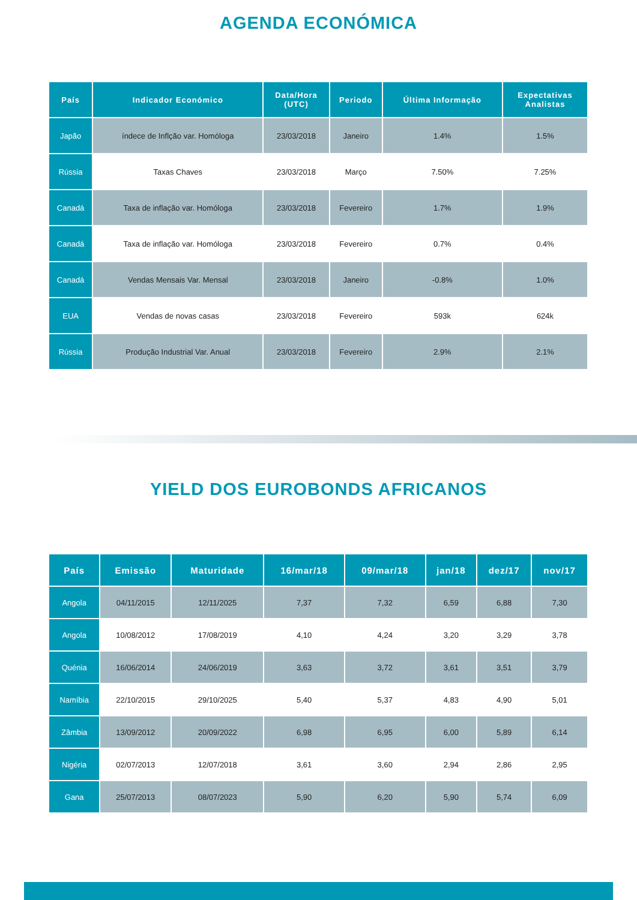AGENDA ECONÓMICA
| País | Indicador Económico | Data/Hora (UTC) | Periodo | Última Informação | Expectativas Analistas |
| --- | --- | --- | --- | --- | --- |
| Japão | índece de Inflção var. Homóloga | 23/03/2018 | Janeiro | 1.4% | 1.5% |
| Rússia | Taxas Chaves | 23/03/2018 | Março | 7.50% | 7.25% |
| Canadá | Taxa de inflação var. Homóloga | 23/03/2018 | Fevereiro | 1.7% | 1.9% |
| Canadá | Taxa de inflação var. Homóloga | 23/03/2018 | Fevereiro | 0.7% | 0.4% |
| Canadá | Vendas Mensais Var. Mensal | 23/03/2018 | Janeiro | -0.8% | 1.0% |
| EUA | Vendas de novas casas | 23/03/2018 | Fevereiro | 593k | 624k |
| Rússia | Produção Industrial Var. Anual | 23/03/2018 | Fevereiro | 2.9% | 2.1% |
YIELD DOS EUROBONDS AFRICANOS
| País | Emissão | Maturidade | 16/mar/18 | 09/mar/18 | jan/18 | dez/17 | nov/17 |
| --- | --- | --- | --- | --- | --- | --- | --- |
| Angola | 04/11/2015 | 12/11/2025 | 7,37 | 7,32 | 6,59 | 6,88 | 7,30 |
| Angola | 10/08/2012 | 17/08/2019 | 4,10 | 4,24 | 3,20 | 3,29 | 3,78 |
| Quénia | 16/06/2014 | 24/06/2019 | 3,63 | 3,72 | 3,61 | 3,51 | 3,79 |
| Namíbia | 22/10/2015 | 29/10/2025 | 5,40 | 5,37 | 4,83 | 4,90 | 5,01 |
| Zâmbia | 13/09/2012 | 20/09/2022 | 6,98 | 6,95 | 6,00 | 5,89 | 6,14 |
| Nigéria | 02/07/2013 | 12/07/2018 | 3,61 | 3,60 | 2,94 | 2,86 | 2,95 |
| Gana | 25/07/2013 | 08/07/2023 | 5,90 | 6,20 | 5,90 | 5,74 | 6,09 |